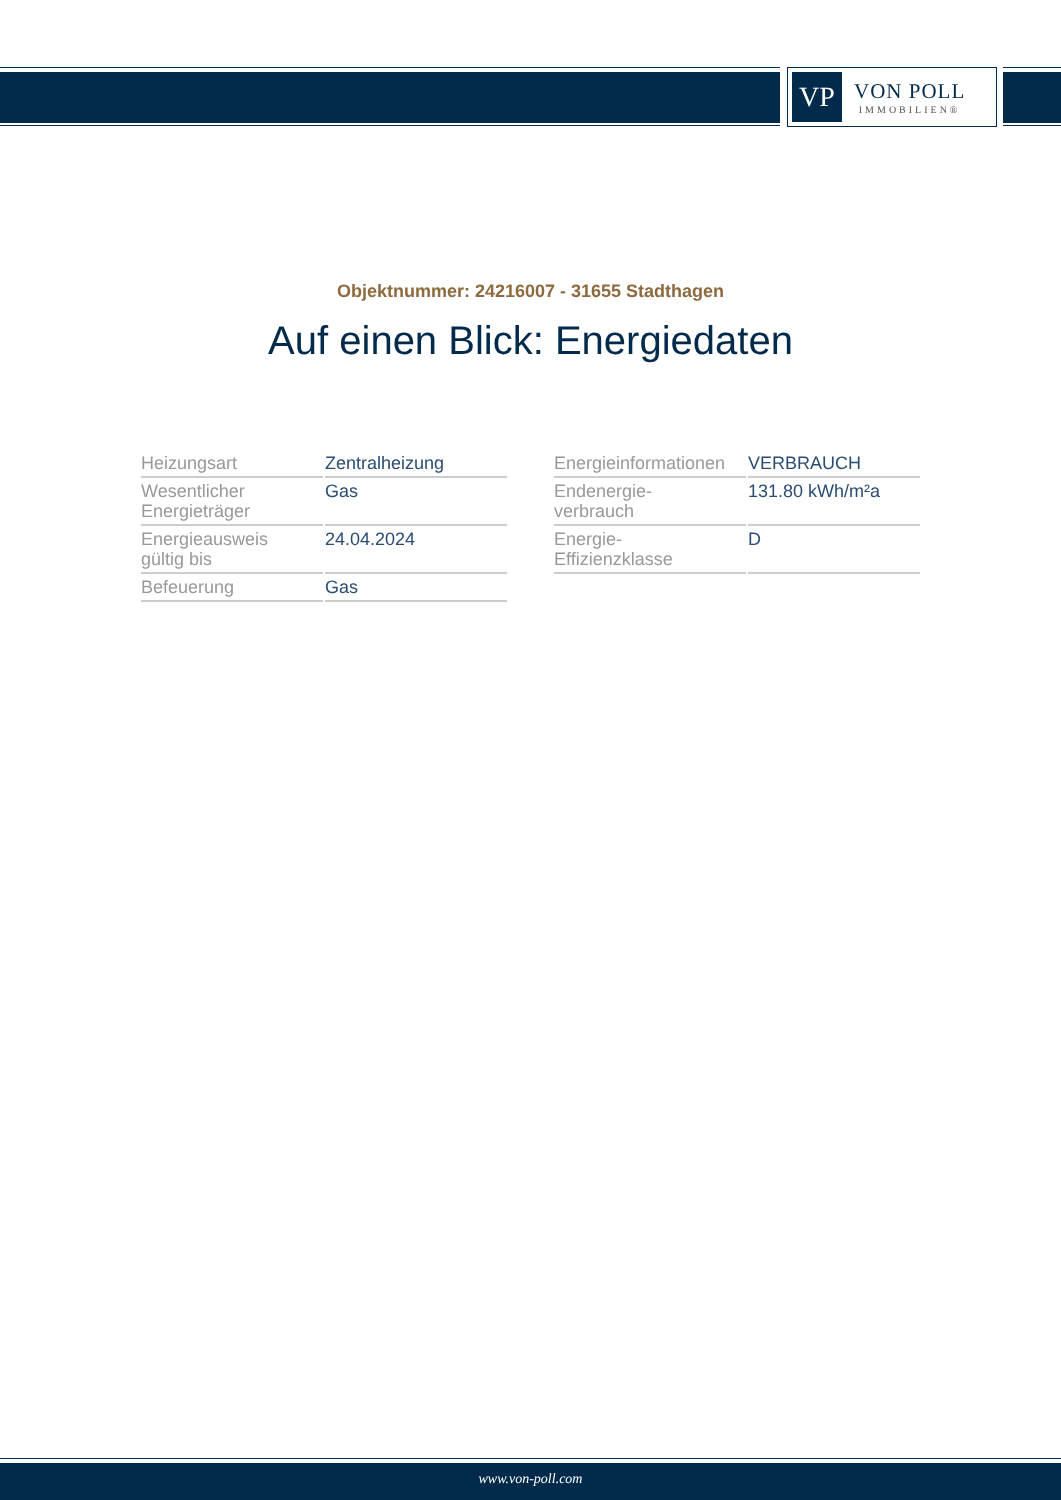VP
VON POLL
IMMOBILIEN®
Objektnummer: 24216007 - 31655 Stadthagen
Auf einen Blick: Energiedaten
| Heizungsart | Zentralheizung |
| Wesentlicher Energieträger | Gas |
| Energieausweis gültig bis | 24.04.2024 |
| Befeuerung | Gas |
| Energieinformationen | VERBRAUCH |
| Endenergie- verbrauch | 131.80 kWh/m²a |
| Energie- Effizienzklasse | D |
www.von-poll.com